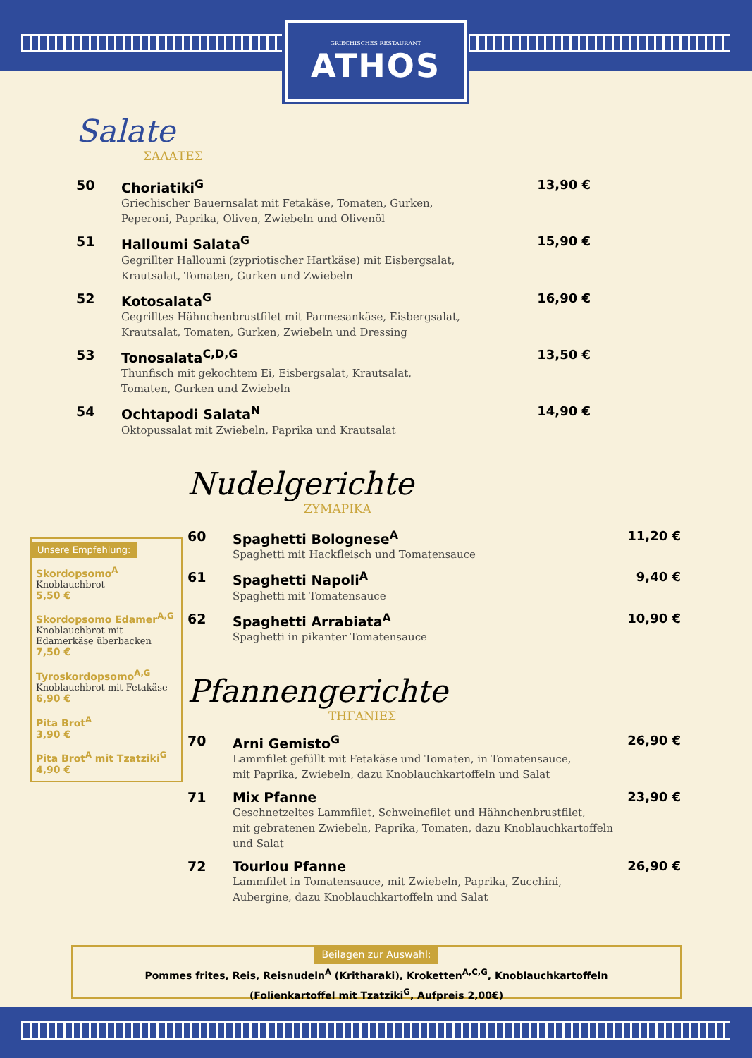GRIECHISCHES RESTAURANT
ATHOS
Salate
ΣΑΛΑΤΕΣ
50 Choriatiki<sup>G</sup>
Griechischer Bauernsalat mit Fetakäse, Tomaten, Gurken,
Peperoni, Paprika, Oliven, Zwiebeln und Olivenöl
13,90 €
51 Halloumi Salata<sup>G</sup>
Gegrillter Halloumi (zypriotischer Hartkäse) mit Eisbergsalat,
Krautsalat, Tomaten, Gurken und Zwiebeln
15,90 €
52 Kotosalata<sup>G</sup>
Gegrilltes Hähnchenbrustfilet mit Parmesankäse, Eisbergsalat,
Krautsalat, Tomaten, Gurken, Zwiebeln und Dressing
16,90 €
53 Tonosalata<sup>C,D,G</sup>
Thunfisch mit gekochtem Ei, Eisbergsalat, Krautsalat,
Tomaten, Gurken und Zwiebeln
13,50 €
54 Ochtapodi Salata<sup>N</sup>
Oktopussalat mit Zwiebeln, Paprika und Krautsalat
14,90 €
Nudelgerichte
ΖΥΜΑΡΙΚΑ
60 Spaghetti Bolognese<sup>A</sup>
Spaghetti mit Hackfleisch und Tomatensauce
11,20 €
61 Spaghetti Napoli<sup>A</sup>
Spaghetti mit Tomatensauce
9,40 €
62 Spaghetti Arrabiata<sup>A</sup>
Spaghetti in pikanter Tomatensauce
10,90 €
Pfannengerichte
ΤΗΓΑΝΙΕΣ
70 Arni Gemisto<sup>G</sup>
Lammfilet gefüllt mit Fetakäse und Tomaten, in Tomatensauce,
mit Paprika, Zwiebeln, dazu Knoblauchkartoffeln und Salat
26,90 €
71 Mix Pfanne
Geschnetzeltes Lammfilet, Schweinefilet und Hähnchenbrustfilet,
mit gebratenen Zwiebeln, Paprika, Tomaten, dazu Knoblauchkartoffeln und Salat
23,90 €
72 Tourlou Pfanne
Lammfilet in Tomatensauce, mit Zwiebeln, Paprika, Zucchini,
Aubergine, dazu Knoblauchkartoffeln und Salat
26,90 €
Unsere Empfehlung:
Skordopsomo<sup>A</sup>
Knoblauchbrot
5,50 €
Skordopsomo Edamer<sup>A,G</sup>
Knoblauchbrot mit Edamerkäse überbacken
7,50 €
Tyroskordopsomo<sup>A,G</sup>
Knoblauchbrot mit Fetakäse
6,90 €
Pita Brot<sup>A</sup>
3,90 €
Pita Brot<sup>A</sup> mit Tzatziki<sup>G</sup>
4,90 €
Beilagen zur Auswahl:
Pommes frites, Reis, Reisnudeln<sup>A</sup> (Kritharaki), Kroketten<sup>A,C,G</sup>, Knoblauchkartoffeln
(Folienkartoffel mit Tzatziki<sup>G</sup>, Aufpreis 2,00€)